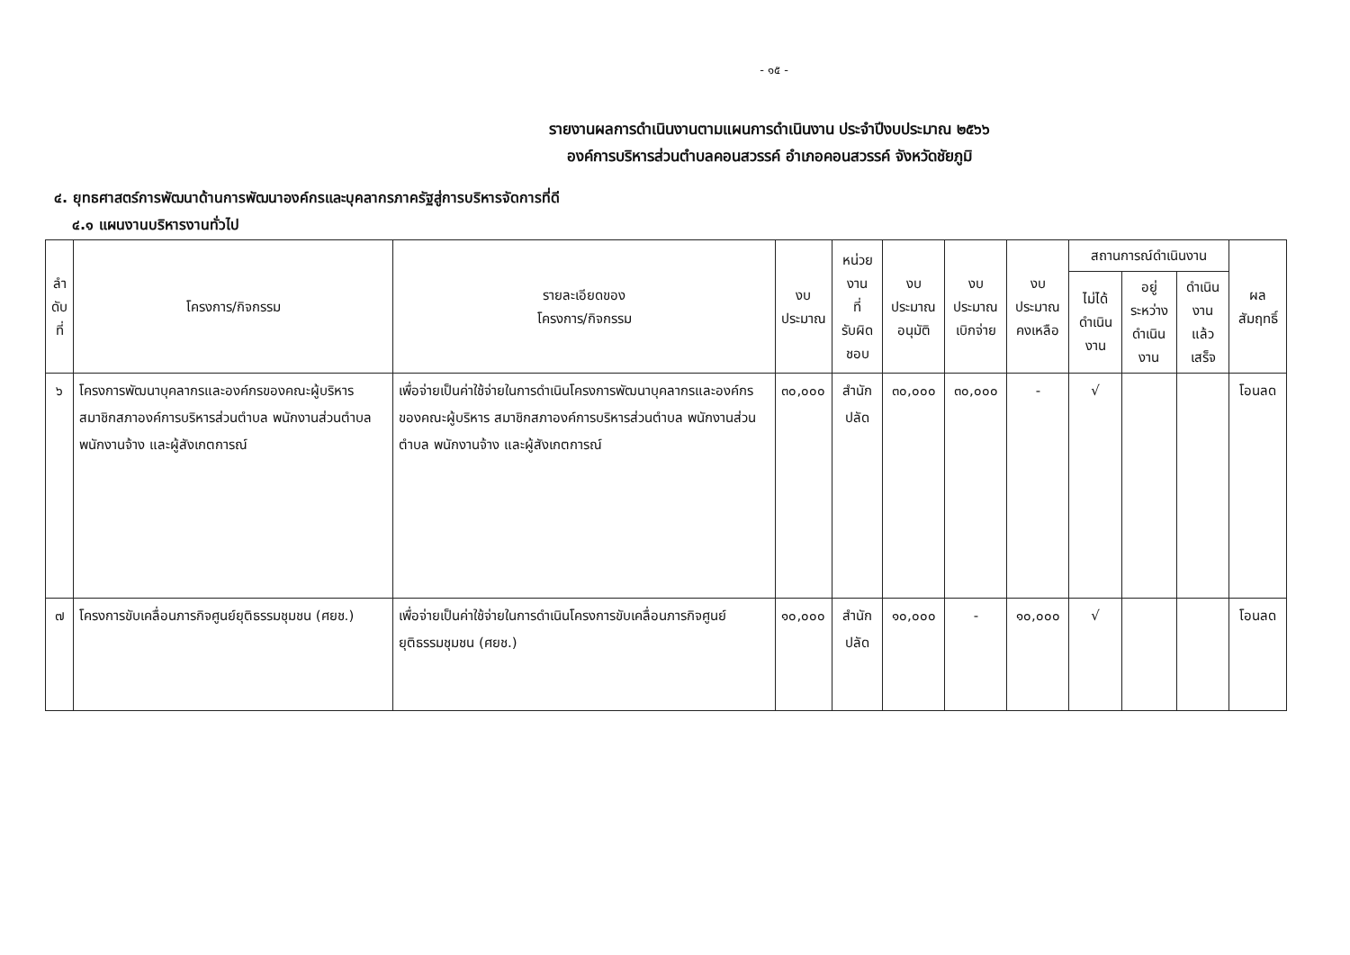- ๑๕ -
รายงานผลการดำเนินงานตามแผนการดำเนินงาน ประจำปีงบประมาณ ๒๕๖๖
องค์การบริหารส่วนตำบลคอนสวรรค์ อำเภอคอนสวรรค์ จังหวัดชัยภูมิ
๔. ยุทธศาสตร์การพัฒนาด้านการพัฒนาองค์กรและบุคลากรภาครัฐสู่การบริหารจัดการที่ดี
๔.๑ แผนงานบริหารงานทั่วไป
| ลำ ดับ ที่ | โครงการ/กิจกรรม | รายละเอียดของ โครงการ/กิจกรรม | งบ ประมาณ | หน่วยงาน ที่ รับผิดชอบ | งบประมาณ อนุมัติ | งบประมาณ เบิกจ่าย | งบประมาณ คงเหลือ | สถานการณ์ดำเนินงาน | | | ผลสัมฤทธิ์ |
| --- | --- | --- | --- | --- | --- | --- | --- | --- | --- | --- | --- |
| | | | | | | | | ไม่ได้ ดำเนินงาน | อยู่ระหว่าง ดำเนินงาน | ดำเนินงาน แล้วเสร็จ | |
| ๖ | โครงการพัฒนาบุคลากรและองค์กรของคณะผู้บริหาร สมาชิกสภาองค์การบริหารส่วนตำบล พนักงานส่วนตำบล พนักงานจ้าง และผู้สังเกตการณ์ | เพื่อจ่ายเป็นค่าใช้จ่ายในการดำเนินโครงการพัฒนาบุคลากรและองค์กร ของคณะผู้บริหาร สมาชิกสภาองค์การบริหารส่วนตำบล พนักงานส่วนตำบล พนักงานจ้าง และผู้สังเกตการณ์ | ๓๐,๐๐๐ | สำนักปลัด | ๓๐,๐๐๐ | ๓๐,๐๐๐ | - | √ | | | โอนลด |
| ๗ | โครงการขับเคลื่อนภารกิจศูนย์ยุติธรรมชุมชน (ศยช.) | เพื่อจ่ายเป็นค่าใช้จ่ายในการดำเนินโครงการขับเคลื่อนภารกิจศูนย์ยุติธรรมชุมชน (ศยช.) | ๑๐,๐๐๐ | สำนักปลัด | ๑๐,๐๐๐ | - | ๑๐,๐๐๐ | √ | | | โอนลด |